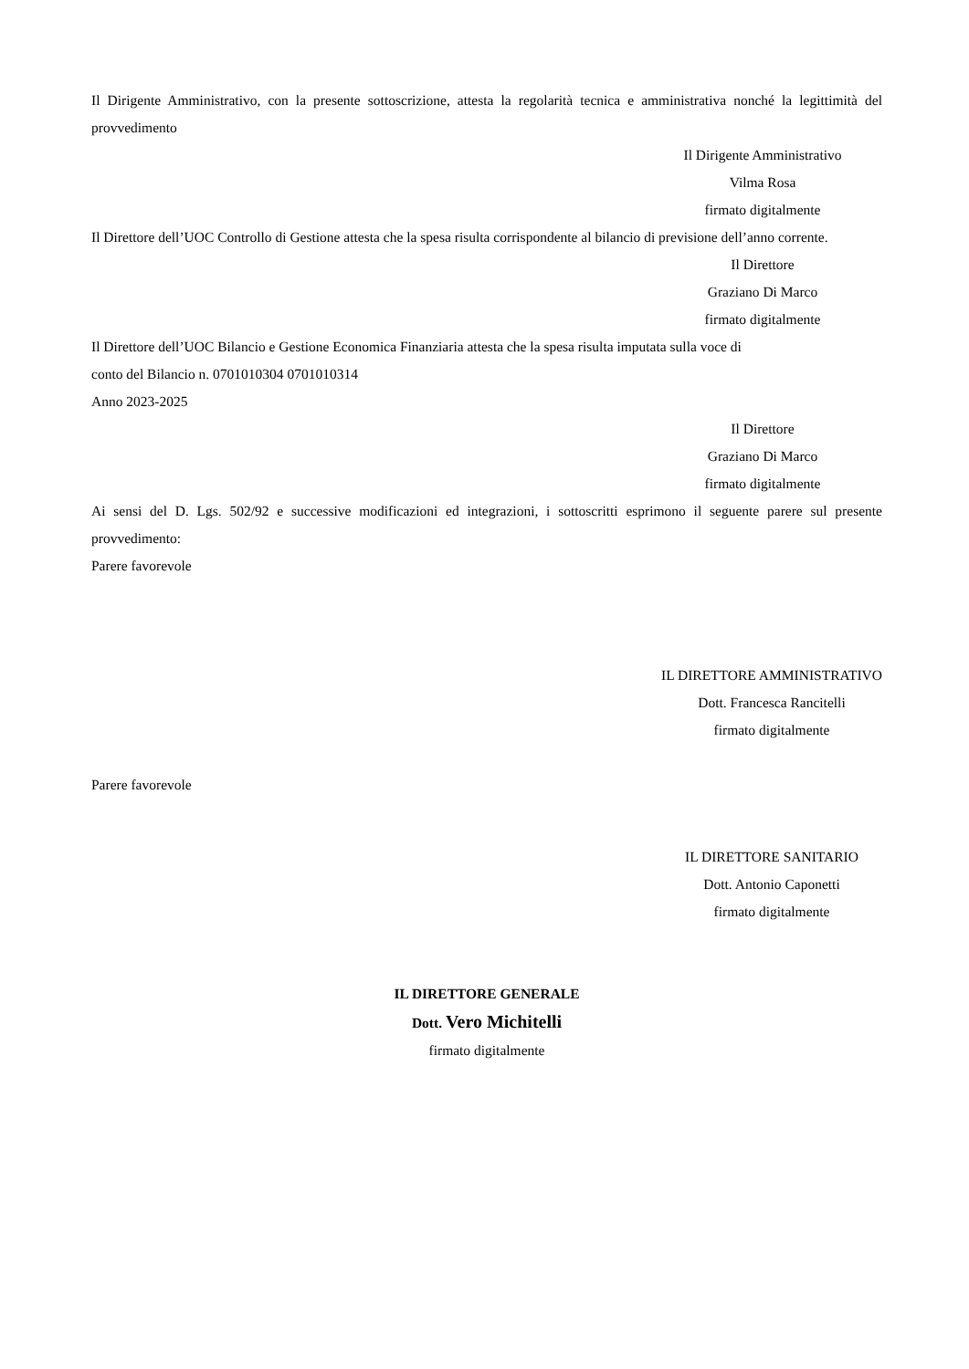Il Dirigente Amministrativo, con la presente sottoscrizione, attesta la regolarità tecnica e amministrativa nonché la legittimità del provvedimento
Il Dirigente Amministrativo
Vilma Rosa
firmato digitalmente
Il Direttore dell’UOC Controllo di Gestione attesta che la spesa risulta corrispondente al bilancio di previsione dell’anno corrente.
Il Direttore
Graziano Di Marco
firmato digitalmente
Il Direttore dell’UOC Bilancio e Gestione Economica Finanziaria attesta che la spesa risulta imputata sulla voce di
conto del Bilancio n. 0701010304 0701010314
Anno 2023-2025
Il Direttore
Graziano Di Marco
firmato digitalmente
Ai sensi del D. Lgs. 502/92 e successive modificazioni ed integrazioni, i sottoscritti esprimono il seguente parere sul presente provvedimento:
Parere favorevole
IL DIRETTORE AMMINISTRATIVO
Dott. Francesca Rancitelli
firmato digitalmente
Parere favorevole
IL DIRETTORE SANITARIO
Dott. Antonio Caponetti
firmato digitalmente
IL DIRETTORE GENERALE
Dott. Vero Michitelli
firmato digitalmente